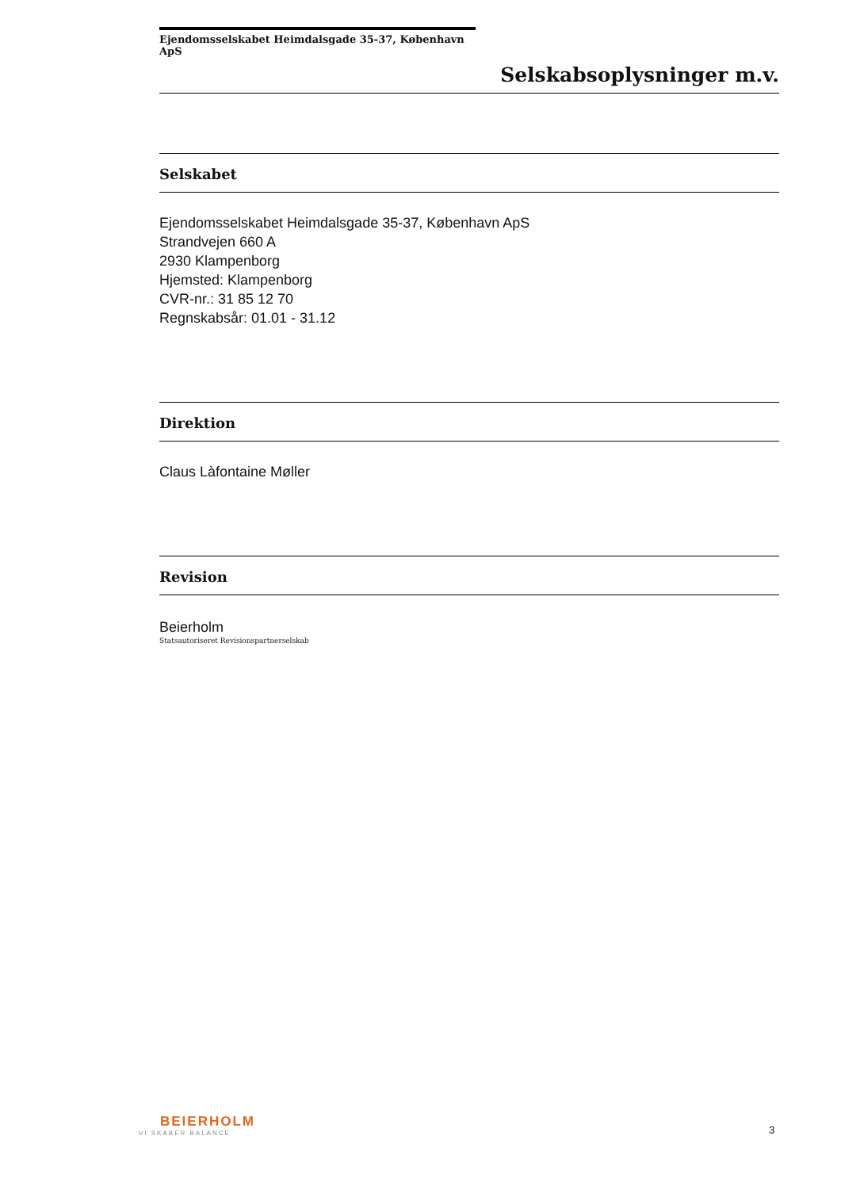Ejendomsselskabet Heimdalsgade 35-37, København ApS
Selskabsoplysninger m.v.
Selskabet
Ejendomsselskabet Heimdalsgade 35-37, København ApS
Strandvejen 660 A
2930 Klampenborg
Hjemsted: Klampenborg
CVR-nr.: 31 85 12 70
Regnskabsår: 01.01 - 31.12
Direktion
Claus Làfontaine Møller
Revision
Beierholm
Statsautoriseret Revisionspartnerselskab
BEIERHOLM
VI SKABER BALANCE
3